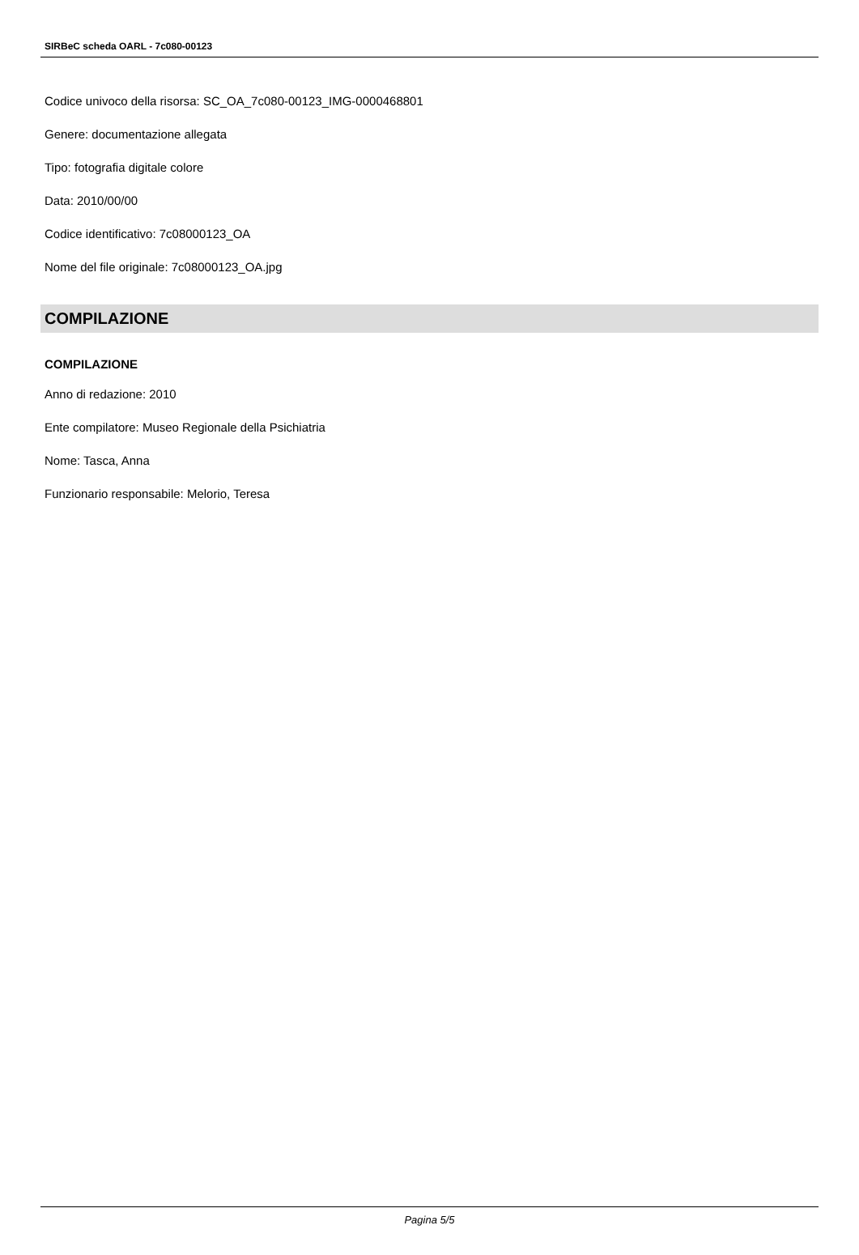SIRBeC scheda OARL - 7c080-00123
Codice univoco della risorsa: SC_OA_7c080-00123_IMG-0000468801
Genere: documentazione allegata
Tipo: fotografia digitale colore
Data: 2010/00/00
Codice identificativo: 7c08000123_OA
Nome del file originale: 7c08000123_OA.jpg
COMPILAZIONE
COMPILAZIONE
Anno di redazione: 2010
Ente compilatore: Museo Regionale della Psichiatria
Nome: Tasca, Anna
Funzionario responsabile: Melorio, Teresa
Pagina 5/5